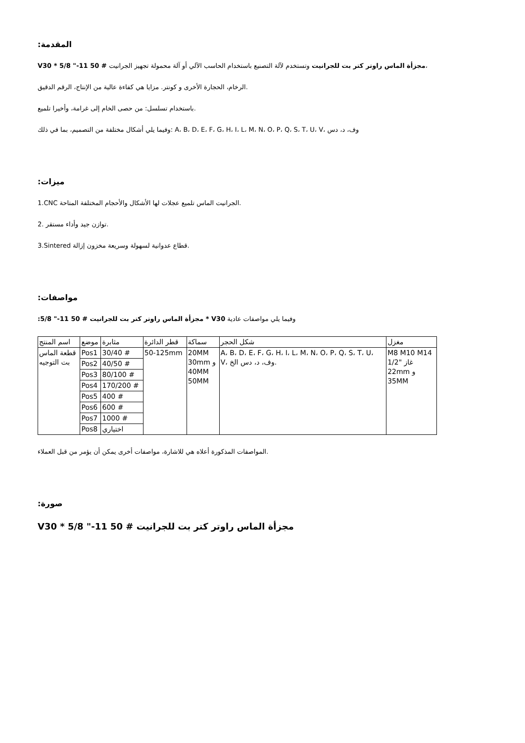:المقدمة
V30 * 5/8 "-11 50 # مجزأة الماس راوتر كتر بت للجرانيت وتستخدم لآلة التصنيع باستخدام الحاسب الآلي أو آلة محمولة تجهيز الجرانيت،
الرخام، الحجارة الأخرى و كونتر. مزايا هي كفاءة عالية من الإنتاج، الرقم الدقيق.
باستخدام تسلسل: من حصى الخام إلى غرامة، وأخيرا تلميع.
وفيما يلي أشكال مختلفة من التصميم، بما في ذلك: A، B، D، E، F، G، H، I، L، M، N، O، P، Q، S، T، U، V، وف، د، دس
:ميزات
1.CNC الجرانيت الماس تلميع عجلات لها الأشكال والأحجام المختلفة المتاحة.
2. توازن جيد وأداء مستقر.
3.Sintered قطاع عدوانية لسهولة وسريعة مخزون إزالة.
:مواصفات
:مجزأة الماس راوتر كتر بت للجرانيت # 50 11-" 5/8 * V30 وفيما يلي مواصفات عادية
| اسم المنتج | موضع | مثابرة | قطر الدائرة | سماكة | شكل الحجر | مغزل |
| قطعة الماس بت التوجيه | Pos1 | 30/40 # | 50-125mm | 20MM 30mm و 40MM 50MM | A، B، D، E، F، G، H، I، L، M، N، O، P، Q، S، T، U، V، وف، د، دس الخ. | M8 M10 M14 1/2" غاز 22mm و 35MM |
| | Pos2 | 40/50 # | | | | |
| | Pos3 | 80/100 # | | | | |
| | Pos4 | 170/200 # | | | | |
| | Pos5 | 400 # | | | | |
| | Pos6 | 600 # | | | | |
| | Pos7 | 1000 # | | | | |
| | Pos8 | اختياري | | | | |
المواصفات المذكورة أعلاه هي للاشارة، مواصفات أخرى يمكن أن يؤمر من قبل العملاء.
:صورة
V30 * 5/8 "-11 50 # مجزأة الماس راوتر كتر بت للجرانيت